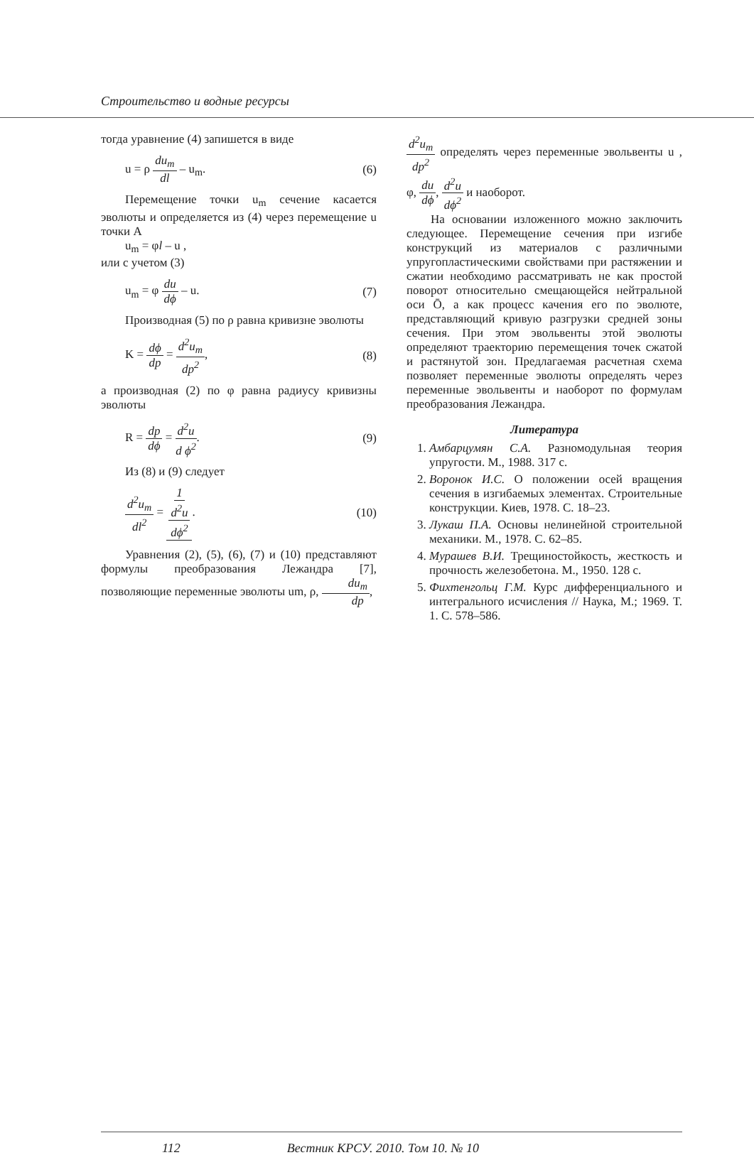Строительство и водные ресурсы
тогда уравнение (4) запишется в виде
u = ρ du<sub>m</sub> dl – u<sub>m</sub>. (6)
Перемещение точки u<sub>m</sub> сечение касается эволюты и определяется из (4) через перемещение u точки A
u<sub>m</sub> = φl – u ,
или с учетом (3)
u<sub>m</sub> = φ du dϕ – u. (7)
Производная (5) по ρ равна кривизне эволюты
K = dϕ dp = d<sup>2</sup>u<sub>m</sub> dp<sup>2</sup>, (8)
а производная (2) по φ равна радиусу кривизны эволюты
R = dp dϕ = d<sup>2</sup>u d ϕ<sup>2</sup>. (9)
Из (8) и (9) следует
d<sup>2</sup>u<sub>m</sub> dl<sup>2</sup> = 1 d<sup>2</sup>u dϕ<sup>2</sup>. (10)
Уравнения (2), (5), (6), (7) и (10) представляют формулы преобразования Лежандра [7], позволяющие переменные эволюты um, ρ, du<sub>m</sub> dp,
d<sup>2</sup>u<sub>m</sub> dp<sup>2</sup> определять через переменные эвольвенты u , φ, du dϕ, d<sup>2</sup>u dϕ<sup>2</sup> и наоборот.
На основании изложенного можно заключить следующее. Перемещение сечения при изгибе конструкций из материалов с различными упругопластическими свойствами при растяжении и сжатии необходимо рассматривать не как простой поворот относительно смещающейся нейтральной оси Ō, а как процесс качения его по эволюте, представляющий кривую разгрузки средней зоны сечения. При этом эвольвенты этой эволюты определяют траекторию перемещения точек сжатой и растянутой зон. Предлагаемая расчетная схема позволяет переменные эволюты определять через переменные эвольвенты и наоборот по формулам преобразования Лежандра.
Литература
1. Амбарцумян С.А. Разномодульная теория упругости. М., 1988. 317 с.
2. Воронок И.С. О положении осей вращения сечения в изгибаемых элементах. Строительные конструкции. Киев, 1978. С. 18–23.
3. Лукаш П.А. Основы нелинейной строительной механики. М., 1978. С. 62–85.
4. Мурашев В.И. Трещиностойкость, жесткость и прочность железобетона. М., 1950. 128 с.
5. Фихтенгольц Г.М. Курс дифференциального и интегрального исчисления // Наука, М.; 1969. Т. 1. С. 578–586.
112 Вестник КРСУ. 2010. Том 10. № 10